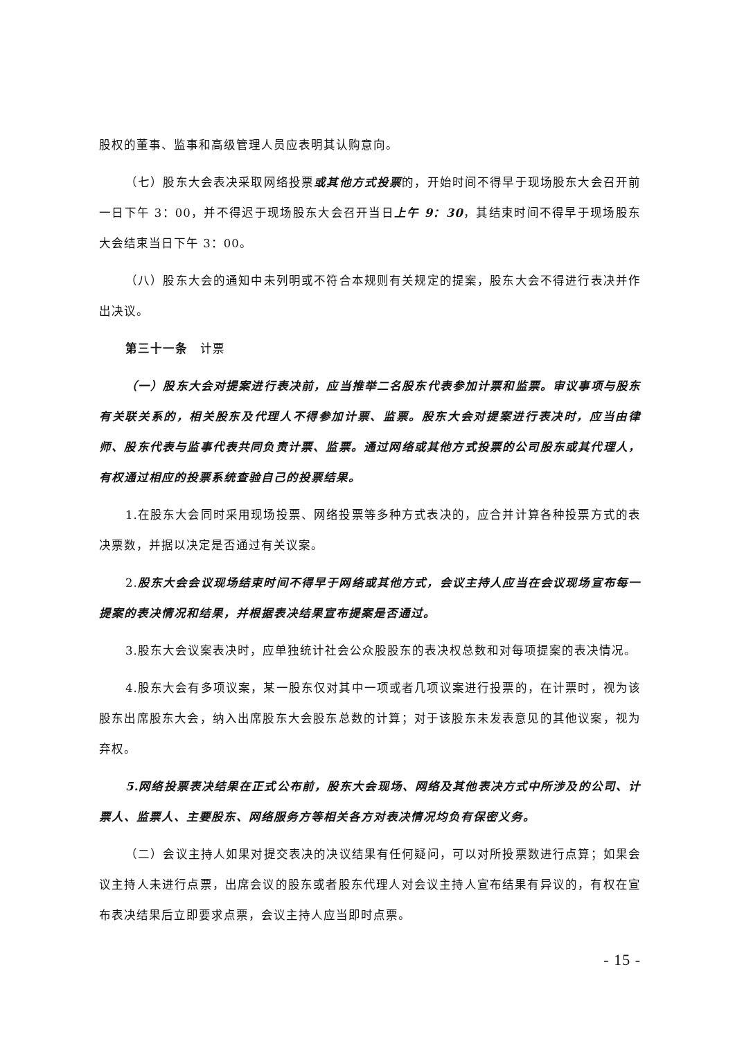股权的董事、监事和高级管理人员应表明其认购意向。
（七）股东大会表决采取网络投票或其他方式投票的，开始时间不得早于现场股东大会召开前一日下午 3：00，并不得迟于现场股东大会召开当日上午 9：30，其结束时间不得早于现场股东大会结束当日下午 3：00。
（八）股东大会的通知中未列明或不符合本规则有关规定的提案，股东大会不得进行表决并作出决议。
第三十一条　计票
（一）股东大会对提案进行表决前，应当推举二名股东代表参加计票和监票。审议事项与股东有关联关系的，相关股东及代理人不得参加计票、监票。股东大会对提案进行表决时，应当由律师、股东代表与监事代表共同负责计票、监票。通过网络或其他方式投票的公司股东或其代理人，有权通过相应的投票系统查验自己的投票结果。
1.在股东大会同时采用现场投票、网络投票等多种方式表决的，应合并计算各种投票方式的表决票数，并据以决定是否通过有关议案。
2.股东大会会议现场结束时间不得早于网络或其他方式，会议主持人应当在会议现场宣布每一提案的表决情况和结果，并根据表决结果宣布提案是否通过。
3.股东大会议案表决时，应单独统计社会公众股股东的表决权总数和对每项提案的表决情况。
4.股东大会有多项议案，某一股东仅对其中一项或者几项议案进行投票的，在计票时，视为该股东出席股东大会，纳入出席股东大会股东总数的计算；对于该股东未发表意见的其他议案，视为弃权。
5.网络投票表决结果在正式公布前，股东大会现场、网络及其他表决方式中所涉及的公司、计票人、监票人、主要股东、网络服务方等相关各方对表决情况均负有保密义务。
（二）会议主持人如果对提交表决的决议结果有任何疑问，可以对所投票数进行点算；如果会议主持人未进行点票，出席会议的股东或者股东代理人对会议主持人宣布结果有异议的，有权在宣布表决结果后立即要求点票，会议主持人应当即时点票。
- 15 -